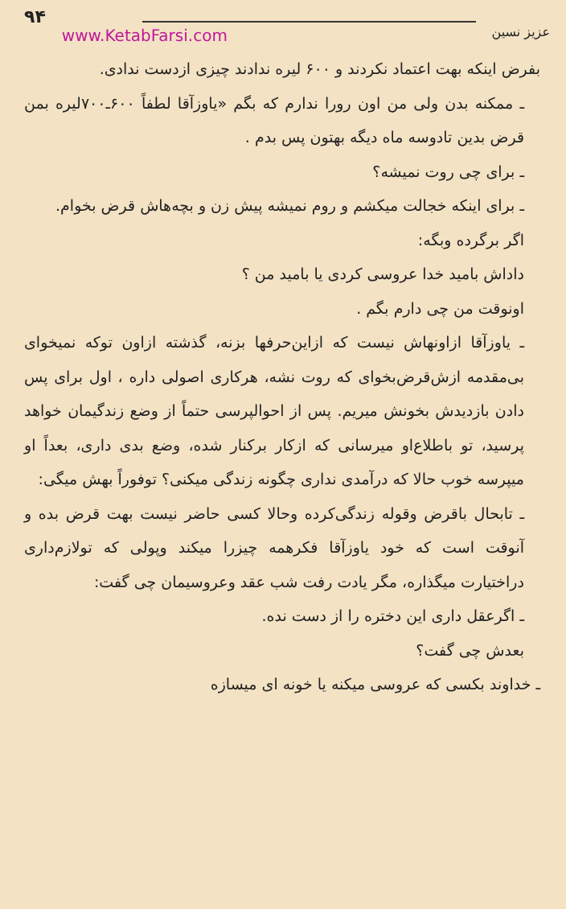۹۴
www.KetabFarsi.com
عزیز نسین
بفرض اینکه بهت اعتماد نکردند و ۶۰۰ لیره ندادند چیزی ازدست ندادی.
ـ ممکنه بدن ولی من اون رورا ندارم که بگم «یاوزآقا لطفاً ۶۰۰ـ۷۰۰لیره بمن قرض بدین تادوسه ماه دیگه بهتون پس بدم .
ـ برای چی روت نمیشه؟
ـ برای اینکه خجالت میکشم و روم نمیشه پیش زن و بچه‌هاش قرض بخوام.
اگر برگرده وبگه:
داداش بامید خدا عروسی کردی یا بامید من ؟
اونوقت من چی دارم بگم .
ـ یاوزآقا ازاونهاش نیست که ازاین‌حرفها بزنه، گذشته ازاون توکه نمیخوای بی‌مقدمه ازش‌قرض‌بخوای که روت نشه، هرکاری اصولی داره ، اول برای پس دادن بازدیدش بخونش میریم. پس از احوالپرسی حتماً از وضع زندگیمان خواهد پرسید، تو باطلاع‌او میرسانی که ازکار برکنار شده، وضع بدی داری، بعداً او میپرسه خوب حالا که درآمدی نداری چگونه زندگی میکنی؟ توفوراً بهش میگی:
ـ تابحال باقرض وقوله زندگی‌کرده وحالا کسی حاضر نیست بهت قرض بده و آنوقت است که خود یاوزآقا فکرهمه چیزرا میکند وپولی که تولازم‌داری دراختیارت میگذاره، مگر یادت رفت شب عقد وعروسیمان چی گفت:
ـ اگرعقل داری این دختره را از دست نده.
بعدش چی گفت؟
ـ خداوند بکسی که عروسی میکنه یا خونه ای میسازه